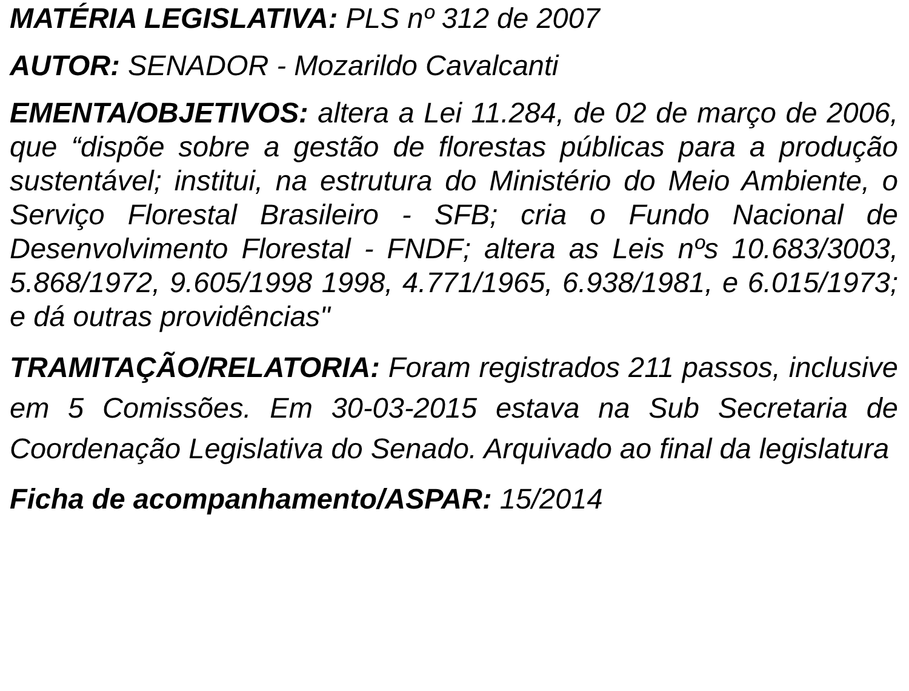MATÉRIA LEGISLATIVA: PLS nº 312 de 2007
AUTOR: SENADOR - Mozarildo Cavalcanti
EMENTA/OBJETIVOS: altera a Lei 11.284, de 02 de março de 2006, que “dispõe sobre a gestão de florestas públicas para a produção sustentável; institui, na estrutura do Ministério do Meio Ambiente, o Serviço Florestal Brasileiro - SFB; cria o Fundo Nacional de Desenvolvimento Florestal - FNDF; altera as Leis nºs 10.683/3003, 5.868/1972, 9.605/1998 1998, 4.771/1965, 6.938/1981, e 6.015/1973; e dá outras providências"
TRAMITAÇÃO/RELATORIA: Foram registrados 211 passos, inclusive em 5 Comissões. Em 30-03-2015 estava na Sub Secretaria de Coordenação Legislativa do Senado. Arquivado ao final da legislatura
Ficha de acompanhamento/ASPAR: 15/2014